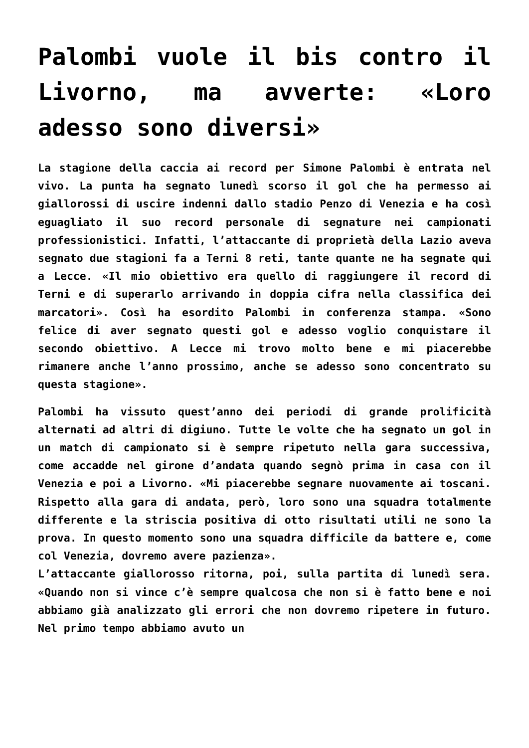Palombi vuole il bis contro il Livorno, ma avverte: «Loro adesso sono diversi»
La stagione della caccia ai record per Simone Palombi è entrata nel vivo. La punta ha segnato lunedì scorso il gol che ha permesso ai giallorossi di uscire indenni dallo stadio Penzo di Venezia e ha così eguagliato il suo record personale di segnature nei campionati professionistici. Infatti, l’attaccante di proprietà della Lazio aveva segnato due stagioni fa a Terni 8 reti, tante quante ne ha segnate qui a Lecce. «Il mio obiettivo era quello di raggiungere il record di Terni e di superarlo arrivando in doppia cifra nella classifica dei marcatori». Così ha esordito Palombi in conferenza stampa. «Sono felice di aver segnato questi gol e adesso voglio conquistare il secondo obiettivo. A Lecce mi trovo molto bene e mi piacerebbe rimanere anche l’anno prossimo, anche se adesso sono concentrato su questa stagione».
Palombi ha vissuto quest’anno dei periodi di grande prolificità alternati ad altri di digiuno. Tutte le volte che ha segnato un gol in un match di campionato si è sempre ripetuto nella gara successiva, come accadde nel girone d’andata quando segnò prima in casa con il Venezia e poi a Livorno. «Mi piacerebbe segnare nuovamente ai toscani. Rispetto alla gara di andata, però, loro sono una squadra totalmente differente e la striscia positiva di otto risultati utili ne sono la prova. In questo momento sono una squadra difficile da battere e, come col Venezia, dovremo avere pazienza».
L’attaccante giallorosso ritorna, poi, sulla partita di lunedì sera. «Quando non si vince c’è sempre qualcosa che non si è fatto bene e noi abbiamo già analizzato gli errori che non dovremo ripetere in futuro. Nel primo tempo abbiamo avuto un